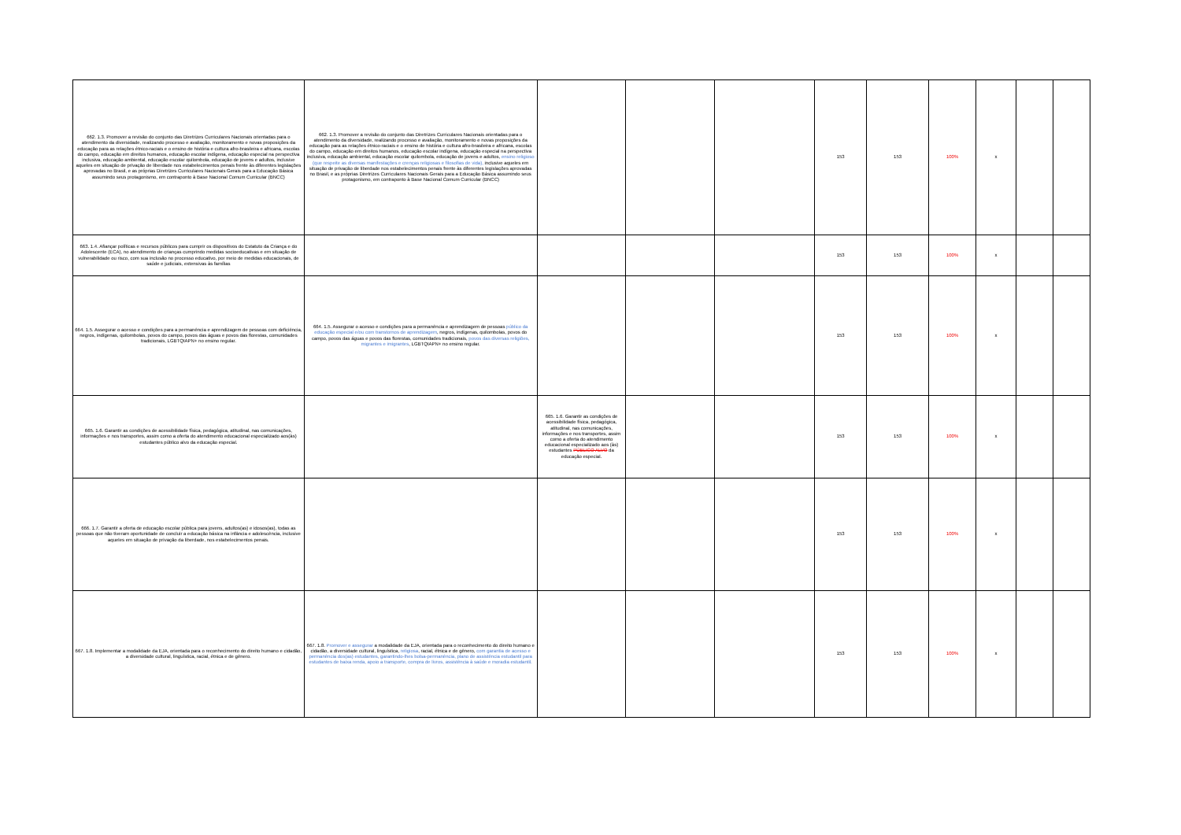| 662. 1.3. Promover a revisão do conjunto das Diretrizes Curriculares Nacionais orientadas para o atendimento da diversidade, realizando processo e avaliação, monitoramento e novas proposições da educação para as relações étnico-raciais e o ensino de história e cultura afro-brasileira e africana, escolas do campo, educação em direitos humanos, educação escolar indígena, educação especial na perspectiva inclusiva, educação ambiental, educação escolar quilombola, educação de jovens e adultos, inclusive aqueles em situação de privação de liberdade nos estabelecimentos penais frente às diferentes legislações aprovadas no Brasil, e as próprias Diretrizes Curriculares Nacionais Gerais para a Educação Básica assumindo seus protagonismo, em contraponto à Base Nacional Comum Curricular (BNCC) | 662. 1.3. Promover a revisão do conjunto das Diretrizes Curriculares Nacionais orientadas para o atendimento da diversidade, realizando processo e avaliação, monitoramento e novas proposições da educação para as relações étnico-raciais e o ensino de história e cultura afro-brasileira e africana, escolas do campo, educação em direitos humanos, educação escolar indígena, educação especial na perspectiva inclusiva, educação ambiental, educação escolar quilombola, educação de jovens e adultos, ensino religioso (que respeite as diversas manifestações e crenças religiosas e filosofias de vida), inclusive aqueles em situação de privação de liberdade nos estabelecimentos penais frente às diferentes legislações aprovadas no Brasil, e as próprias Diretrizes Curriculares Nacionais Gerais para a Educação Básica assumindo seus protagonismo, em contraponto à Base Nacional Comum Curricular (BNCC) | | | | 153 | 153 | 100% | x | | |
| 663. 1.4. Afiançar políticas e recursos públicos para cumprir os dispositivos do Estatuto da Criança e do Adolescente (ECA), no atendimento de crianças cumprindo medidas socioeducativas e em situação de vulnerabilidade ou risco, com sua inclusão no processo educativo, por meio de medidas educacionais, de saúde e judiciais, extensivas às famílias | | | | | 153 | 153 | 100% | x | | |
| 664. 1.5. Assegurar o acesso e condições para a permanência e aprendizagem de pessoas com deficiência, negros, indígenas, quilombolas, povos do campo, povos das águas e povos das florestas, comunidades tradicionais, LGBTQIAPN+ no ensino regular. | 664. 1.5. Assegurar o acesso e condições para a permanência e aprendizagem de pessoas público da educação especial e/ou com transtornos de aprendizagem , negros, indígenas, quilombolas, povos do campo, povos das águas e povos das florestas, comunidades tradicionais, povos das diversas religiões, migrantes e imigrantes , LGBTQIAPN+ no ensino regular. | | | | 153 | 153 | 100% | x | | |
| 665. 1.6. Garantir as condições de acessibilidade física, pedagógica, atitudinal, nas comunicações, informações e nos transportes, assim como a oferta do atendimento educacional especializado aos(às) estudantes público alvo da educação especial. | | 665. 1.6. Garantir as condições de acessibilidade física, pedagógica, atitudinal, nas comunicações, informações e nos transportes, assim como a oferta do atendimento educacional especializado aos (às) estudantes PÚBLICO ALVO da educação especial. | | | 153 | 153 | 100% | x | | |
| 666. 1.7. Garantir a oferta de educação escolar pública para jovens, adultos(as) e idosos(as), todas as pessoas que não tiveram oportunidade de concluir a educação básica na infância e adolescência, inclusive aqueles em situação de privação da liberdade, nos estabelecimentos penais. | | | | | 153 | 153 | 100% | x | | |
| 667. 1.8. Implementar a modalidade da EJA, orientada para o reconhecimento do direito humano e cidadão, a diversidade cultural, linguística, racial, étnica e de gênero. | 667. 1.8. Promover e assegurar a modalidade da EJA, orientada para o reconhecimento do direito humano e cidadão, a diversidade cultural, linguística, religiosa , racial, étnica e de gênero, com garantia de acesso e permanência dos(as) estudantes, garantindo-lhes bolsa-permanência, plano de assistência estudantil para estudantes de baixa renda, apoio a transporte, compra de livros, assistência à saúde e moradia estudantil. | | | | 153 | 153 | 100% | x | | |